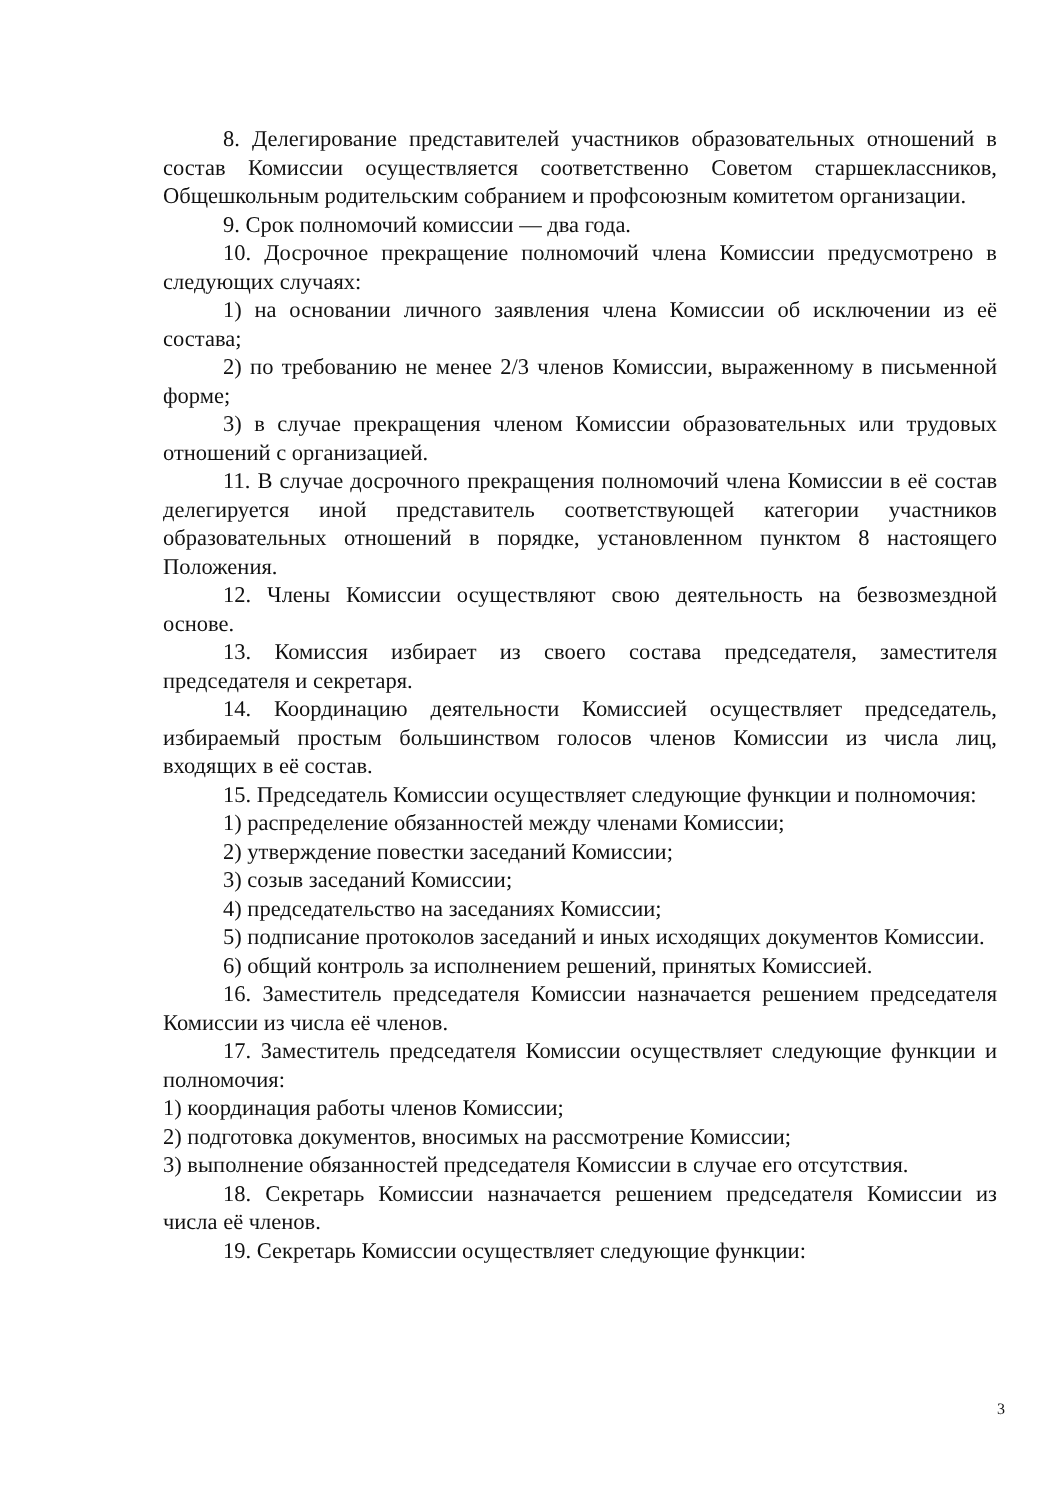8. Делегирование представителей участников образовательных отношений в состав Комиссии осуществляется соответственно Советом старшеклассников, Общешкольным родительским собранием и профсоюзным комитетом организации.
9. Срок полномочий комиссии — два года.
10. Досрочное прекращение полномочий члена Комиссии предусмотрено в следующих случаях:
1) на основании личного заявления члена Комиссии об исключении из её состава;
2) по требованию не менее 2/3 членов Комиссии, выраженному в письменной форме;
3) в случае прекращения членом Комиссии образовательных или трудовых отношений с организацией.
11. В случае досрочного прекращения полномочий члена Комиссии в её состав делегируется иной представитель соответствующей категории участников образовательных отношений в порядке, установленном пунктом 8 настоящего Положения.
12. Члены Комиссии осуществляют свою деятельность на безвозмездной основе.
13. Комиссия избирает из своего состава председателя, заместителя председателя и секретаря.
14. Координацию деятельности Комиссией осуществляет председатель, избираемый простым большинством голосов членов Комиссии из числа лиц, входящих в её состав.
15. Председатель Комиссии осуществляет следующие функции и полномочия:
1) распределение обязанностей между членами Комиссии;
2) утверждение повестки заседаний Комиссии;
3) созыв заседаний Комиссии;
4) председательство на заседаниях Комиссии;
5) подписание протоколов заседаний и иных исходящих документов Комиссии.
6) общий контроль за исполнением решений, принятых Комиссией.
16. Заместитель председателя Комиссии назначается решением председателя Комиссии из числа её членов.
17. Заместитель председателя Комиссии осуществляет следующие функции и полномочия:
1) координация работы членов Комиссии;
2) подготовка документов, вносимых на рассмотрение Комиссии;
3) выполнение обязанностей председателя Комиссии в случае его отсутствия.
18. Секретарь Комиссии назначается решением председателя Комиссии из числа её членов.
19. Секретарь Комиссии осуществляет следующие функции:
3